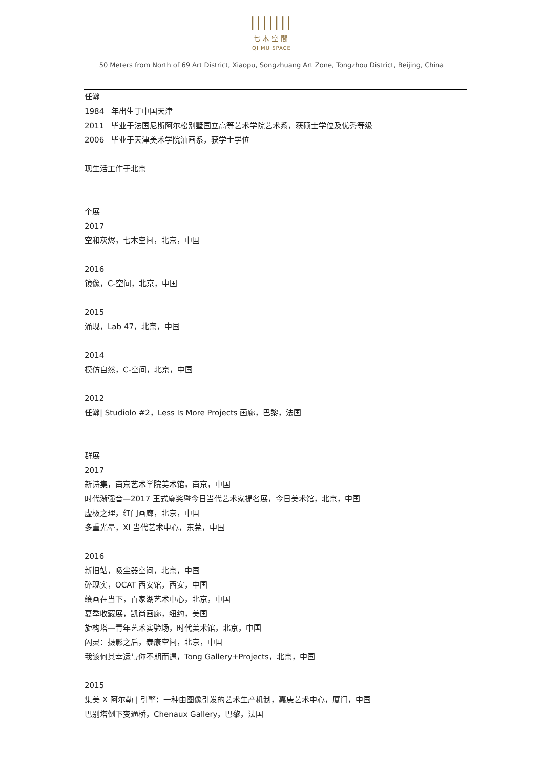|||||||
七木空間
QI MU SPACE
50 Meters from North of 69 Art District, Xiaopu, Songzhuang Art Zone, Tongzhou District, Beijing, China
任瀚
1984 年出生于中国天津
2011 毕业于法国尼斯阿尔松别墅国立高等艺术学院艺术系，获硕士学位及优秀等级
2006 毕业于天津美术学院油画系，获学士学位
现生活工作于北京
个展
2017
空和灰烬，七木空间，北京，中国
2016
镜像，C-空间，北京，中国
2015
涌现，Lab 47，北京，中国
2014
模仿自然，C-空间，北京，中国
2012
任瀚| Studiolo #2，Less Is More Projects 画廊，巴黎，法国
群展
2017
新诗集，南京艺术学院美术馆，南京，中国
时代渐强音—2017 王式廓奖暨今日当代艺术家提名展，今日美术馆，北京，中国
虚极之理，红门画廊，北京，中国
多重光晕，XI 当代艺术中心，东莞，中国
2016
新旧站，吸尘器空间，北京，中国
碎现实，OCAT 西安馆，西安，中国
绘画在当下，百家湖艺术中心，北京，中国
夏季收藏展，凯尚画廊，纽约，美国
旋构塔—青年艺术实验场，时代美术馆，北京，中国
闪灵：摄影之后，泰康空间，北京，中国
我该何其幸运与你不期而遇，Tong Gallery+Projects，北京，中国
2015
集美 X 阿尔勒 | 引擎：一种由图像引发的艺术生产机制，嘉庚艺术中心，厦门，中国
巴别塔倒下变通桥，Chenaux Gallery，巴黎，法国